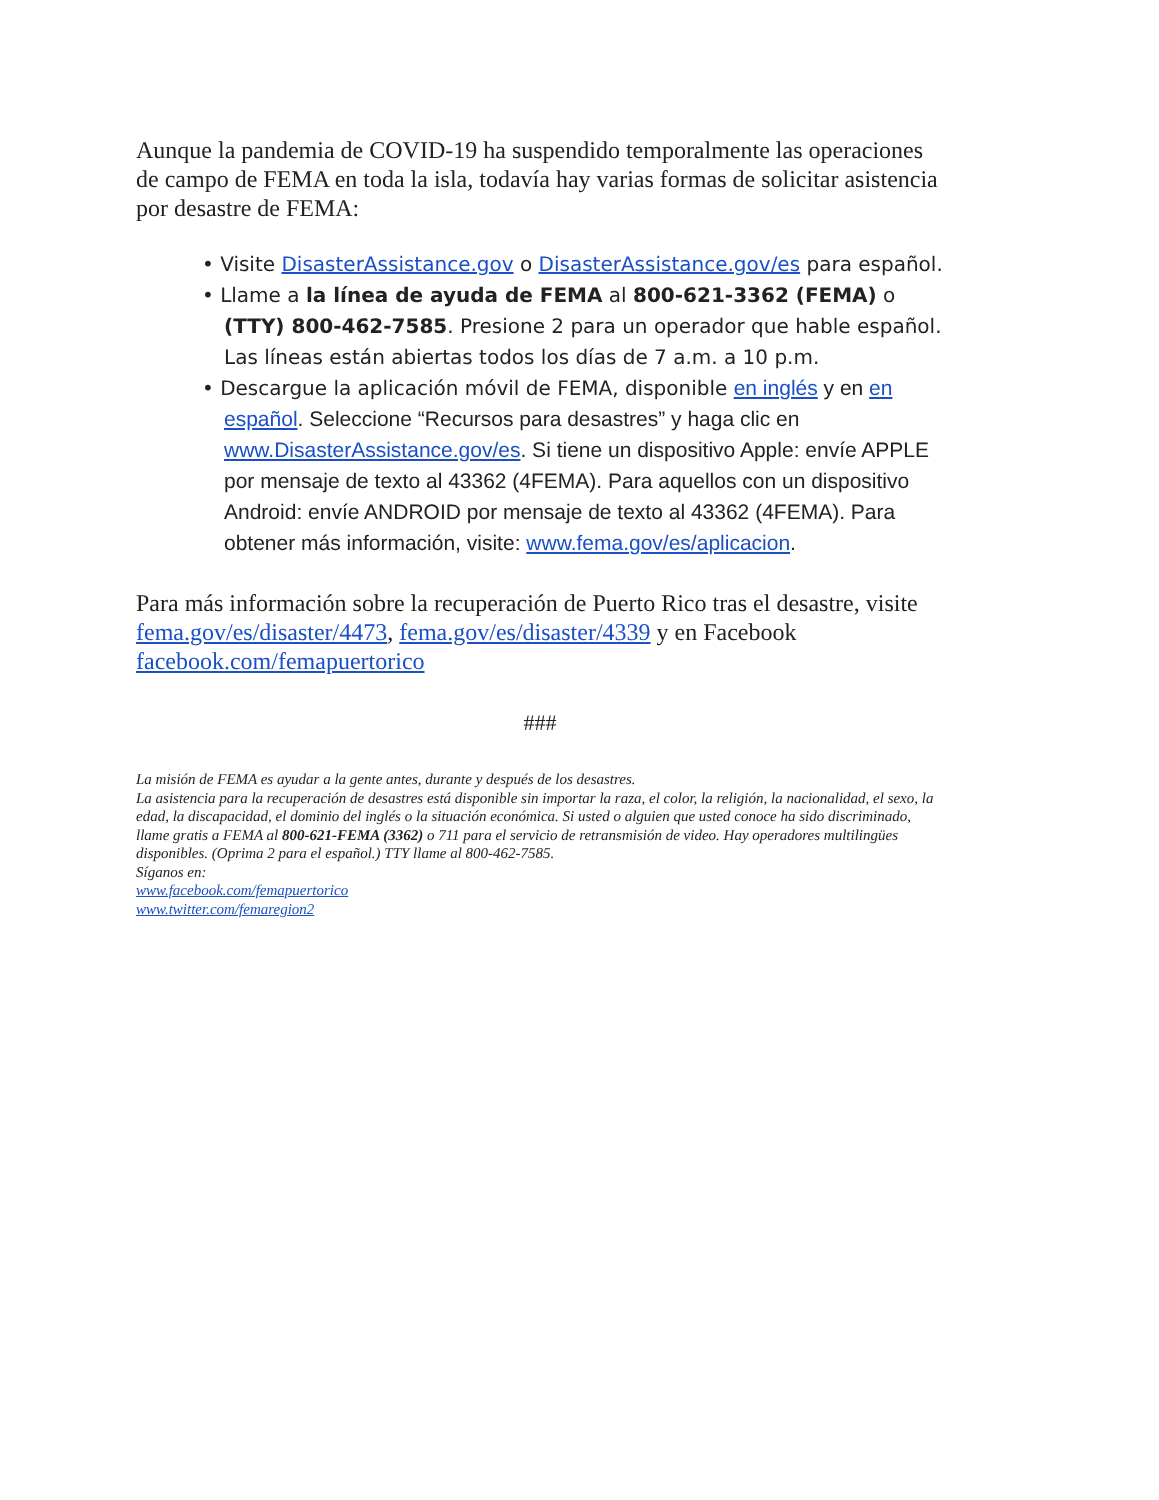Aunque la pandemia de COVID-19 ha suspendido temporalmente las operaciones de campo de FEMA en toda la isla, todavía hay varias formas de solicitar asistencia por desastre de FEMA:
• Visite DisasterAssistance.gov o DisasterAssistance.gov/es para español.
• Llame a la línea de ayuda de FEMA al 800-621-3362 (FEMA) o (TTY) 800-462-7585. Presione 2 para un operador que hable español. Las líneas están abiertas todos los días de 7 a.m. a 10 p.m.
• Descargue la aplicación móvil de FEMA, disponible en inglés y en en español. Seleccione “Recursos para desastres” y haga clic en www.DisasterAssistance.gov/es. Si tiene un dispositivo Apple: envíe APPLE por mensaje de texto al 43362 (4FEMA). Para aquellos con un dispositivo Android: envíe ANDROID por mensaje de texto al 43362 (4FEMA). Para obtener más información, visite: www.fema.gov/es/aplicacion.
Para más información sobre la recuperación de Puerto Rico tras el desastre, visite fema.gov/es/disaster/4473, fema.gov/es/disaster/4339 y en Facebook facebook.com/femapuertorico
###
La misión de FEMA es ayudar a la gente antes, durante y después de los desastres.
La asistencia para la recuperación de desastres está disponible sin importar la raza, el color, la religión, la nacionalidad, el sexo, la edad, la discapacidad, el dominio del inglés o la situación económica. Si usted o alguien que usted conoce ha sido discriminado, llame gratis a FEMA al 800-621-FEMA (3362) o 711 para el servicio de retransmisión de video. Hay operadores multilingües disponibles. (Oprima 2 para el español.) TTY llame al 800-462-7585.
Síganos en:
www.facebook.com/femapuertorico
www.twitter.com/femaregion2